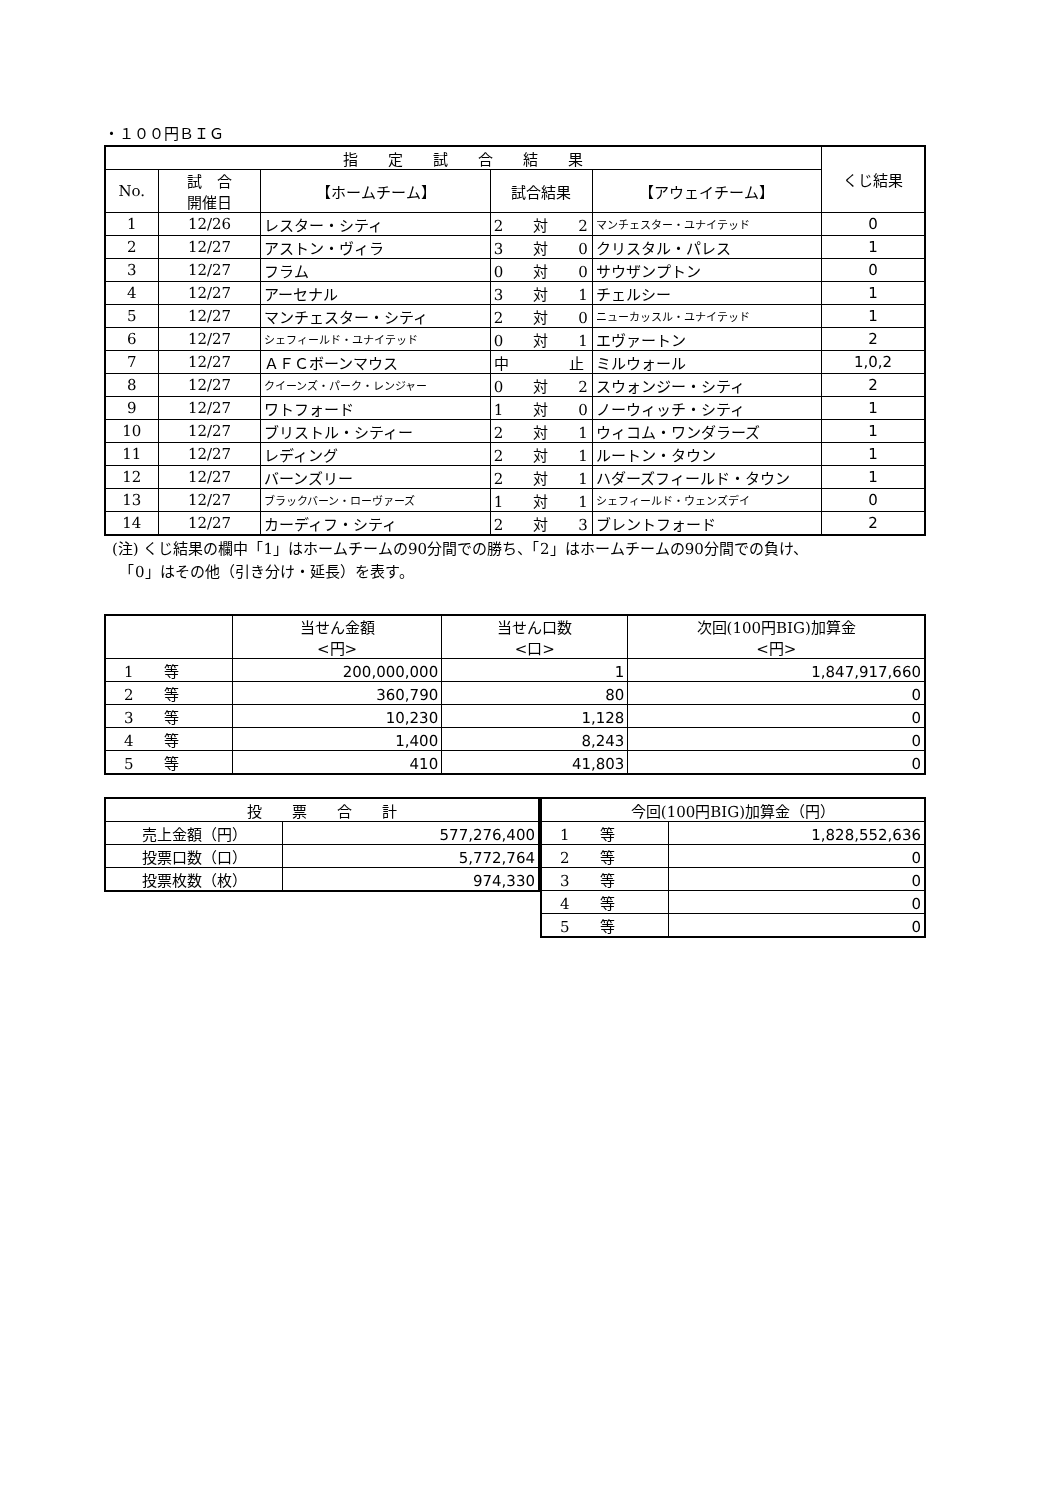・１００円ＢＩＧ
| 指 定 試 合 結 果 | | | | | くじ結果 |
| --- | --- | --- | --- | --- | --- |
| No. | 試 合 開催日 | 【ホームチーム】 | 試合結果 | 【アウェイチーム】 | |
| 1 | 12/26 | レスター・シティ | 2 対 2 | マンチェスター・ユナイテッド | 0 |
| 2 | 12/27 | アストン・ヴィラ | 3 対 0 | クリスタル・パレス | 1 |
| 3 | 12/27 | フラム | 0 対 0 | サウザンプトン | 0 |
| 4 | 12/27 | アーセナル | 3 対 1 | チェルシー | 1 |
| 5 | 12/27 | マンチェスター・シティ | 2 対 0 | ニューカッスル・ユナイテッド | 1 |
| 6 | 12/27 | シェフィールド・ユナイテッド | 0 対 1 | エヴァートン | 2 |
| 7 | 12/27 | ＡＦＣボーンマウス | 中 止 | ミルウォール | 1,0,2 |
| 8 | 12/27 | クイーンズ・パーク・レンジャー | 0 対 2 | スウォンジー・シティ | 2 |
| 9 | 12/27 | ワトフォード | 1 対 0 | ノーウィッチ・シティ | 1 |
| 10 | 12/27 | ブリストル・シティー | 2 対 1 | ウィコム・ワンダラーズ | 1 |
| 11 | 12/27 | レディング | 2 対 1 | ルートン・タウン | 1 |
| 12 | 12/27 | バーンズリー | 2 対 1 | ハダーズフィールド・タウン | 1 |
| 13 | 12/27 | ブラックバーン・ローヴァーズ | 1 対 1 | シェフィールド・ウェンズデイ | 0 |
| 14 | 12/27 | カーディフ・シティ | 2 対 3 | ブレントフォード | 2 |
(注) くじ結果の欄中「1」はホームチームの90分間での勝ち、「2」はホームチームの90分間での負け、
　「0」はその他（引き分け・延長）を表す。
| | 当せん金額 <円> | 当せん口数 <口> | 次回(100円BIG)加算金 <円> |
| --- | --- | --- | --- |
| 1 等 | 200,000,000 | 1 | 1,847,917,660 |
| 2 等 | 360,790 | 80 | 0 |
| 3 等 | 10,230 | 1,128 | 0 |
| 4 等 | 1,400 | 8,243 | 0 |
| 5 等 | 410 | 41,803 | 0 |
| 投 票 合 計 | |
| --- | --- |
| 売上金額（円） | 577,276,400 |
| 投票口数（口） | 5,772,764 |
| 投票枚数（枚） | 974,330 |
| 今回(100円BIG)加算金（円） | |
| --- | --- |
| 1 等 | 1,828,552,636 |
| 2 等 | 0 |
| 3 等 | 0 |
| 4 等 | 0 |
| 5 等 | 0 |